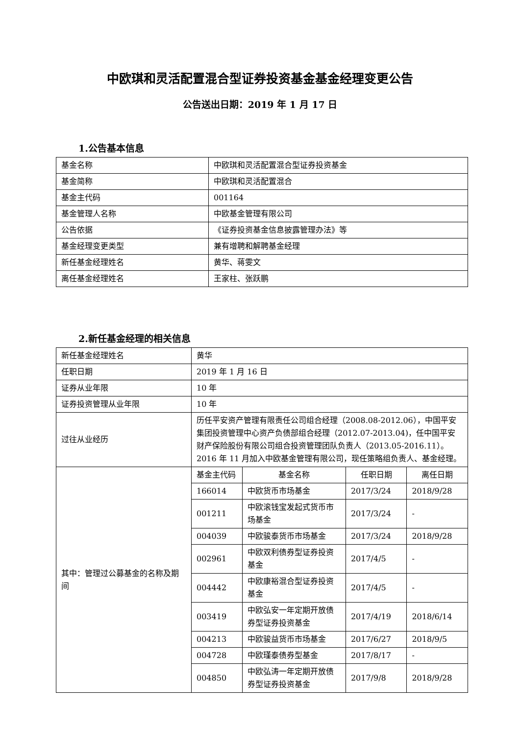中欧琪和灵活配置混合型证券投资基金基金经理变更公告
公告送出日期：2019 年 1 月 17 日
1.公告基本信息
| 基金名称 | 中欧琪和灵活配置混合型证券投资基金 |
| 基金简称 | 中欧琪和灵活配置混合 |
| 基金主代码 | 001164 |
| 基金管理人名称 | 中欧基金管理有限公司 |
| 公告依据 | 《证券投资基金信息披露管理办法》等 |
| 基金经理变更类型 | 兼有增聘和解聘基金经理 |
| 新任基金经理姓名 | 黄华、蒋雯文 |
| 离任基金经理姓名 | 王家柱、张跃鹏 |
2.新任基金经理的相关信息
| 新任基金经理姓名 | 黄华 | | | |
| 任职日期 | 2019 年 1 月 16 日 | | | |
| 证券从业年限 | 10 年 | | | |
| 证券投资管理从业年限 | 10 年 | | | |
| 过往从业经历 | 历任平安资产管理有限责任公司组合经理（2008.08-2012.06），中国平安集团投资管理中心资产负债部组合经理（2012.07-2013.04)，任中国平安财产保险股份有限公司组合投资管理团队负责人（2013.05-2016.11）。2016 年 11 月加入中欧基金管理有限公司，现任策略组负责人、基金经理。 | | | |
| 其中：管理过公募基金的名称及期间 | 基金主代码 | 基金名称 | 任职日期 | 离任日期 |
| | 166014 | 中欧货币市场基金 | 2017/3/24 | 2018/9/28 |
| | 001211 | 中欧滚钱宝发起式货币市场基金 | 2017/3/24 | - |
| | 004039 | 中欧骏泰货币市场基金 | 2017/3/24 | 2018/9/28 |
| | 002961 | 中欧双利债券型证券投资基金 | 2017/4/5 | - |
| | 004442 | 中欧康裕混合型证券投资基金 | 2017/4/5 | - |
| | 003419 | 中欧弘安一年定期开放债券型证券投资基金 | 2017/4/19 | 2018/6/14 |
| | 004213 | 中欧骏益货币市场基金 | 2017/6/27 | 2018/9/5 |
| | 004728 | 中欧瑾泰债券型基金 | 2017/8/17 | - |
| | 004850 | 中欧弘涛一年定期开放债券型证券投资基金 | 2017/9/8 | 2018/9/28 |